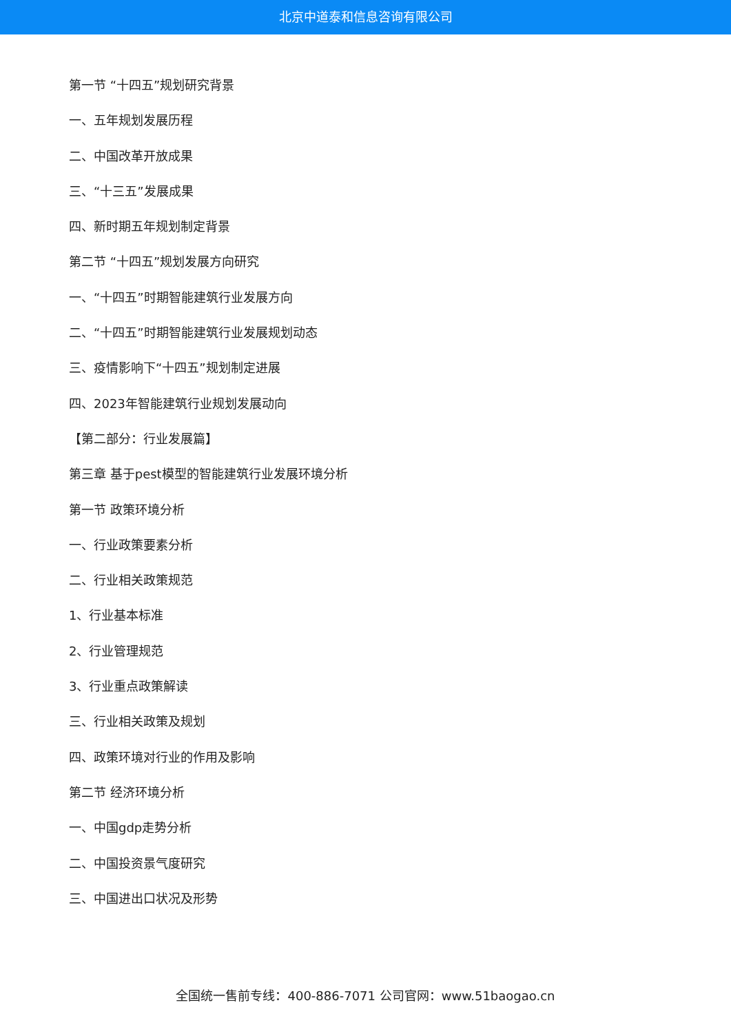北京中道泰和信息咨询有限公司
第一节 “十四五”规划研究背景
一、五年规划发展历程
二、中国改革开放成果
三、“十三五”发展成果
四、新时期五年规划制定背景
第二节 “十四五”规划发展方向研究
一、“十四五”时期智能建筑行业发展方向
二、“十四五”时期智能建筑行业发展规划动态
三、疫情影响下“十四五”规划制定进展
四、2023年智能建筑行业规划发展动向
【第二部分：行业发展篇】
第三章 基于pest模型的智能建筑行业发展环境分析
第一节 政策环境分析
一、行业政策要素分析
二、行业相关政策规范
1、行业基本标准
2、行业管理规范
3、行业重点政策解读
三、行业相关政策及规划
四、政策环境对行业的作用及影响
第二节 经济环境分析
一、中国gdp走势分析
二、中国投资景气度研究
三、中国进出口状况及形势
全国统一售前专线：400-886-7071 公司官网：www.51baogao.cn